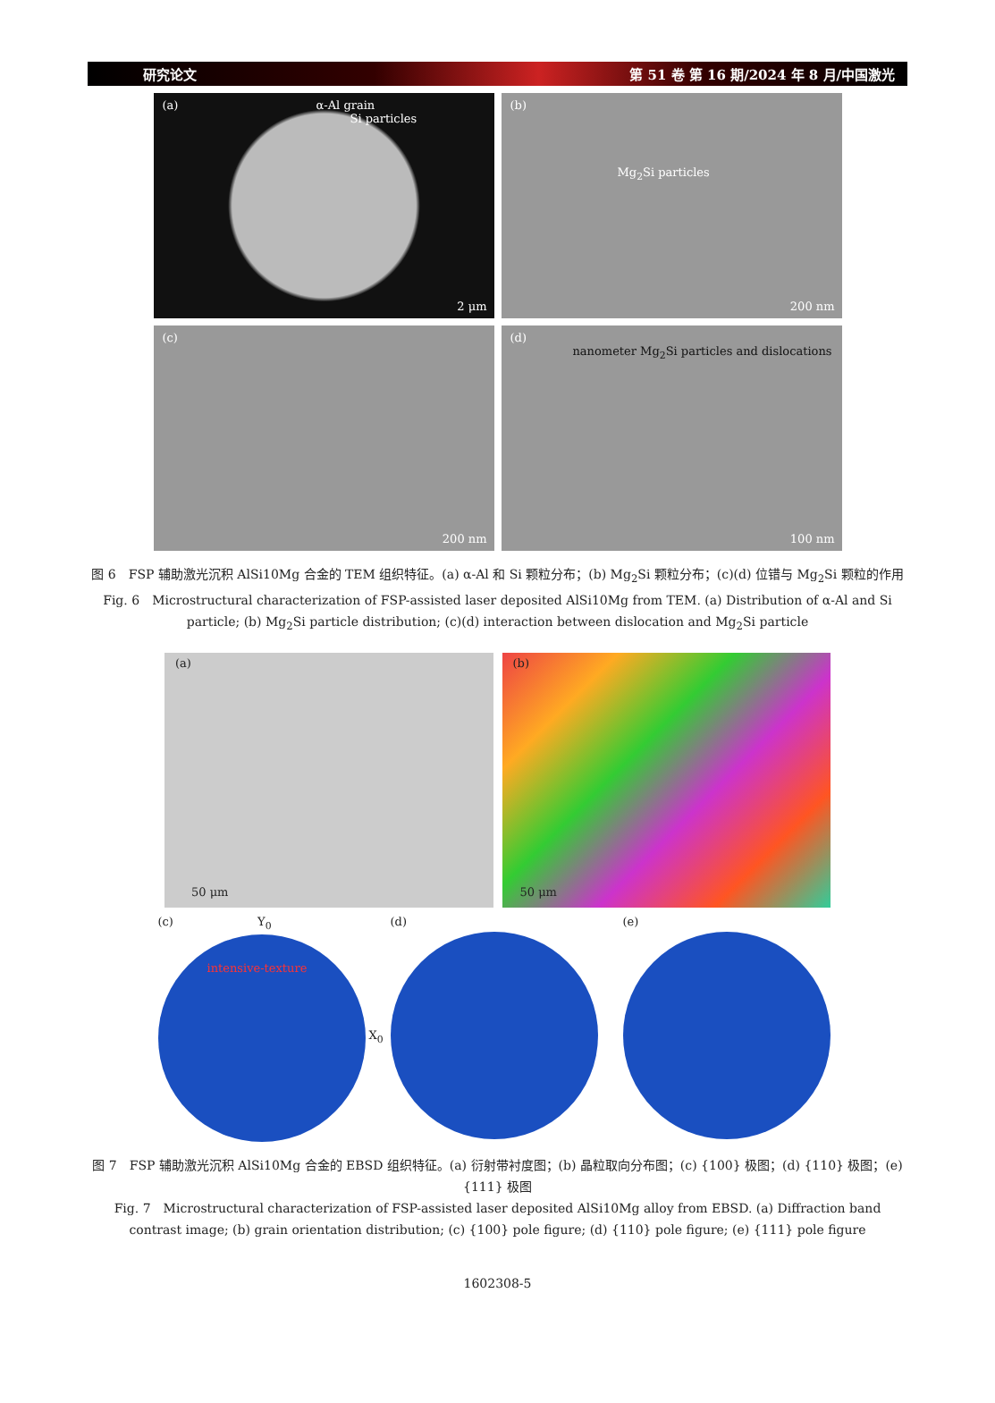研究论文 第 51 卷 第 16 期/2024 年 8 月/中国激光
(a) α-Al grain
Si particles
2 μm
(b)
Mg<sub>2</sub>Si particles
200 nm
(c)
200 nm
(d)
nanometer Mg<sub>2</sub>Si particles and dislocations
100 nm
图 6　FSP 辅助激光沉积 AlSi10Mg 合金的 TEM 组织特征。(a) α-Al 和 Si 颗粒分布；(b) Mg<sub>2</sub>Si 颗粒分布；(c)(d) 位错与 Mg<sub>2</sub>Si 颗粒的作用
Fig. 6　Microstructural characterization of FSP-assisted laser deposited AlSi10Mg from TEM. (a) Distribution of α-Al and Si particle; (b) Mg<sub>2</sub>Si particle distribution; (c)(d) interaction between dislocation and Mg<sub>2</sub>Si particle
(a)
50 μm
(b)
50 μm
(c) Y<sub>0</sub>
intensive-texture
X<sub>0</sub>
(d) (e)
图 7　FSP 辅助激光沉积 AlSi10Mg 合金的 EBSD 组织特征。(a) 衍射带衬度图；(b) 晶粒取向分布图；(c) {100} 极图；(d) {110} 极图；(e) {111} 极图
Fig. 7　Microstructural characterization of FSP-assisted laser deposited AlSi10Mg alloy from EBSD. (a) Diffraction band contrast image; (b) grain orientation distribution; (c) {100} pole figure; (d) {110} pole figure; (e) {111} pole figure
1602308-5